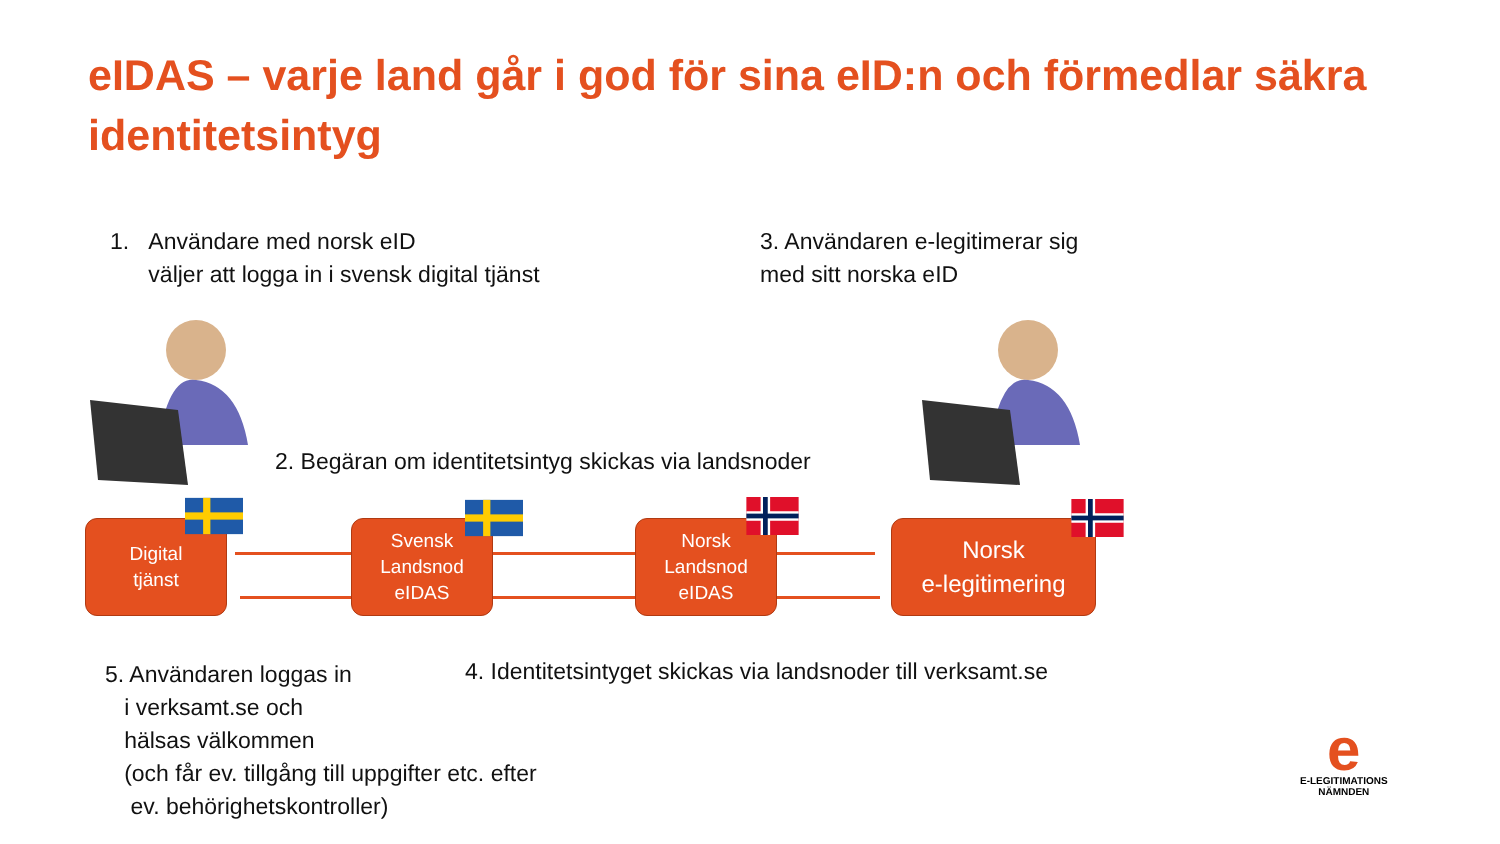eIDAS – varje land går i god för sina eID:n och förmedlar säkra identitetsintyg
1. Användare med norsk eID
väljer att logga in i svensk digital tjänst
3. Användaren e-legitimerar sig
med sitt norska eID
2. Begäran om identitetsintyg skickas via landsnoder
Digital
tjänst
Svensk
Landsnod
eIDAS
Norsk
Landsnod
eIDAS
Norsk
e-legitimering
4. Identitetsintyget skickas via landsnoder till verksamt.se
5. Användaren loggas in
i verksamt.se och
hälsas välkommen
(och får ev. tillgång till uppgifter etc. efter
ev. behörighetskontroller)
e
E-LEGITIMATIONS
NÄMNDEN